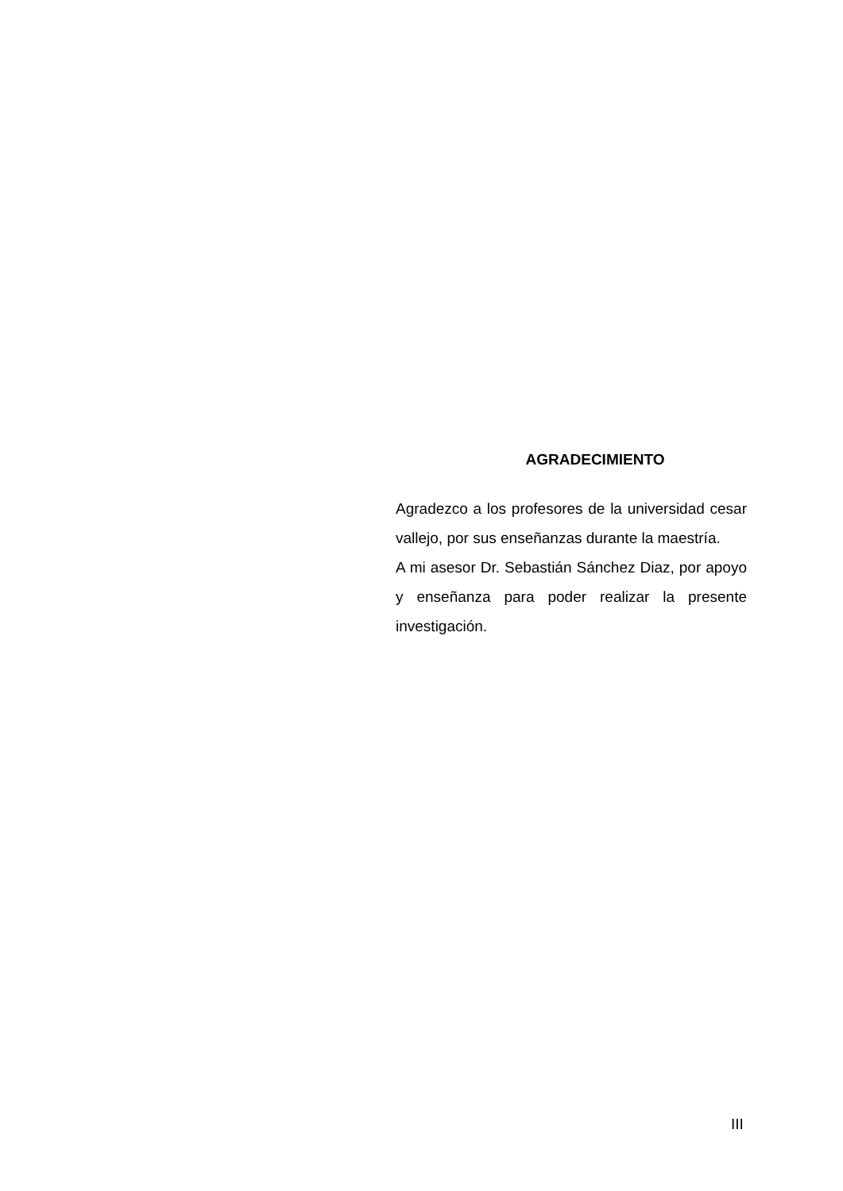AGRADECIMIENTO
Agradezco a los profesores de la universidad cesar vallejo, por sus enseñanzas durante la maestría.
A mi asesor Dr. Sebastián Sánchez Diaz, por apoyo y enseñanza para poder realizar la presente investigación.
III